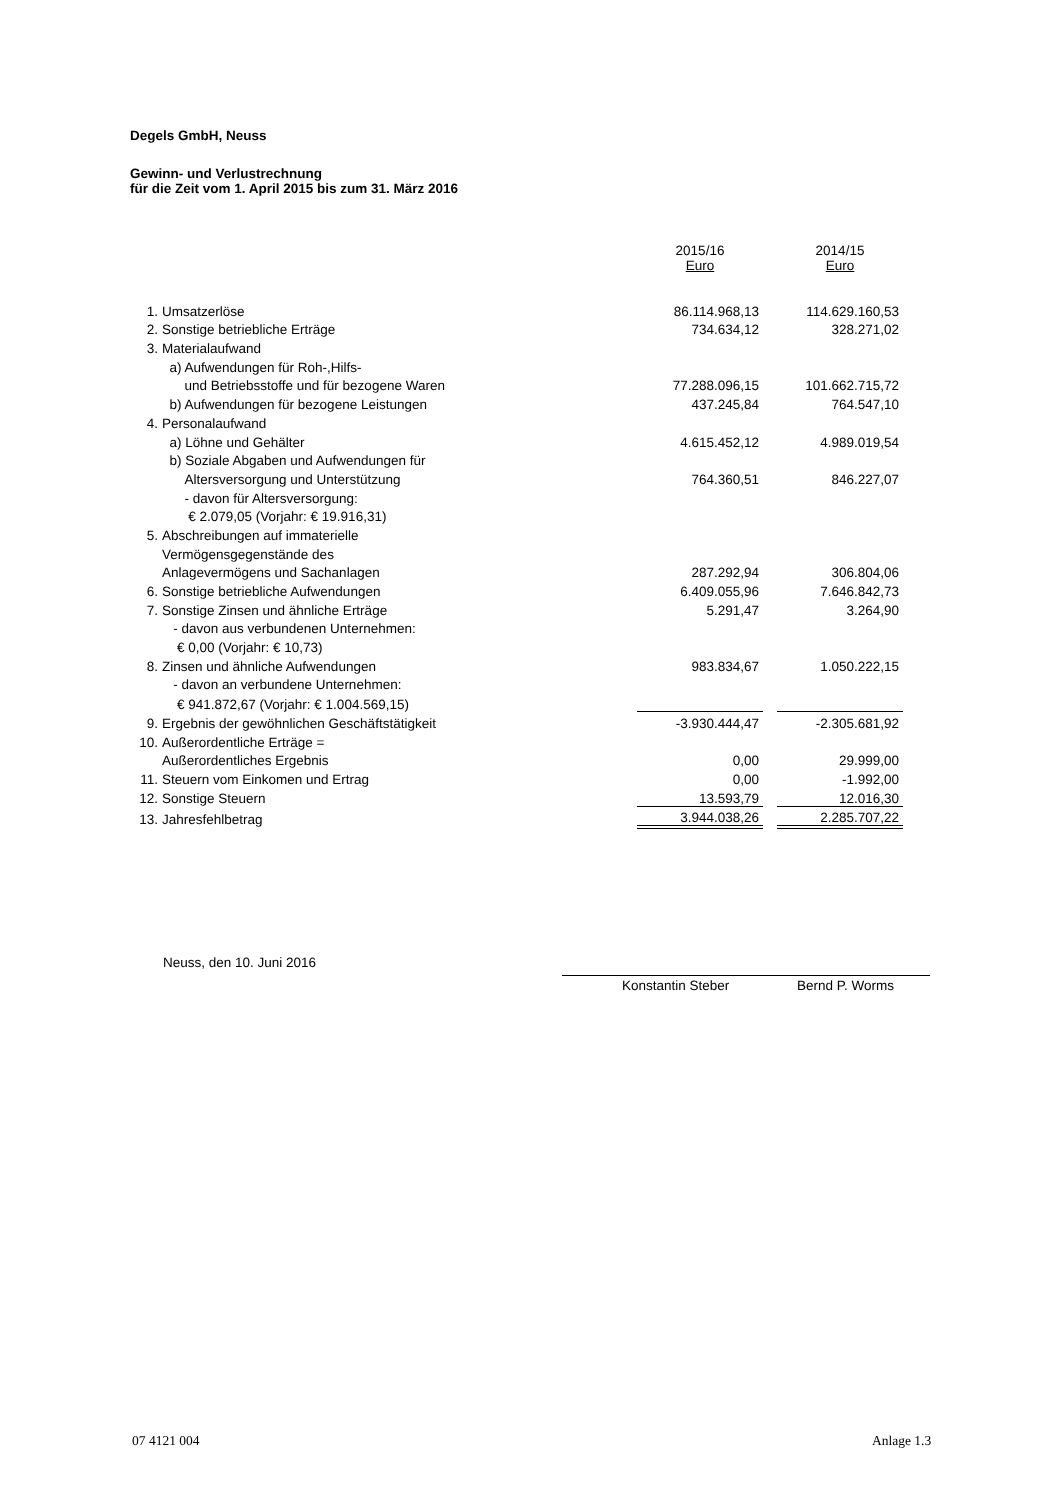Degels GmbH, Neuss
Gewinn- und Verlustrechnung
für die Zeit vom 1. April 2015 bis zum 31. März 2016
| | | 2015/16 Euro | | 2014/15 Euro |
| --- | --- | --- | --- | --- |
| 1. | Umsatzerlöse | 86.114.968,13 | | 114.629.160,53 |
| 2. | Sonstige betriebliche Erträge | 734.634,12 | | 328.271,02 |
| 3. | Materialaufwand | | | |
| | a) Aufwendungen für Roh-,Hilfs- | | | |
| | und Betriebsstoffe und für bezogene Waren | 77.288.096,15 | | 101.662.715,72 |
| | b) Aufwendungen für bezogene Leistungen | 437.245,84 | | 764.547,10 |
| 4. | Personalaufwand | | | |
| | a) Löhne und Gehälter | 4.615.452,12 | | 4.989.019,54 |
| | b) Soziale Abgaben und Aufwendungen für | | | |
| | Altersversorgung und Unterstützung | 764.360,51 | | 846.227,07 |
| | - davon für Altersversorgung: | | | |
| | € 2.079,05 (Vorjahr: € 19.916,31) | | | |
| 5. | Abschreibungen auf immaterielle | | | |
| | Vermögensgegenstände des | | | |
| | Anlagevermögens und Sachanlagen | 287.292,94 | | 306.804,06 |
| 6. | Sonstige betriebliche Aufwendungen | 6.409.055,96 | | 7.646.842,73 |
| 7. | Sonstige Zinsen und ähnliche Erträge | 5.291,47 | | 3.264,90 |
| | - davon aus verbundenen Unternehmen: | | | |
| | € 0,00 (Vorjahr: € 10,73) | | | |
| 8. | Zinsen und ähnliche Aufwendungen | 983.834,67 | | 1.050.222,15 |
| | - davon an verbundene Unternehmen: | | | |
| | € 941.872,67 (Vorjahr: € 1.004.569,15) | | | |
| 9. | Ergebnis der gewöhnlichen Geschäftstätigkeit | -3.930.444,47 | | -2.305.681,92 |
| 10. | Außerordentliche Erträge = | | | |
| | Außerordentliches Ergebnis | 0,00 | | 29.999,00 |
| 11. | Steuern vom Einkomen und Ertrag | 0,00 | | -1.992,00 |
| 12. | Sonstige Steuern | 13.593,79 | | 12.016,30 |
| 13. | Jahresfehlbetrag | 3.944.038,26 | | 2.285.707,22 |
Neuss, den 10. Juni 2016
Konstantin Steber Bernd P. Worms
07 4121 004 Anlage 1.3